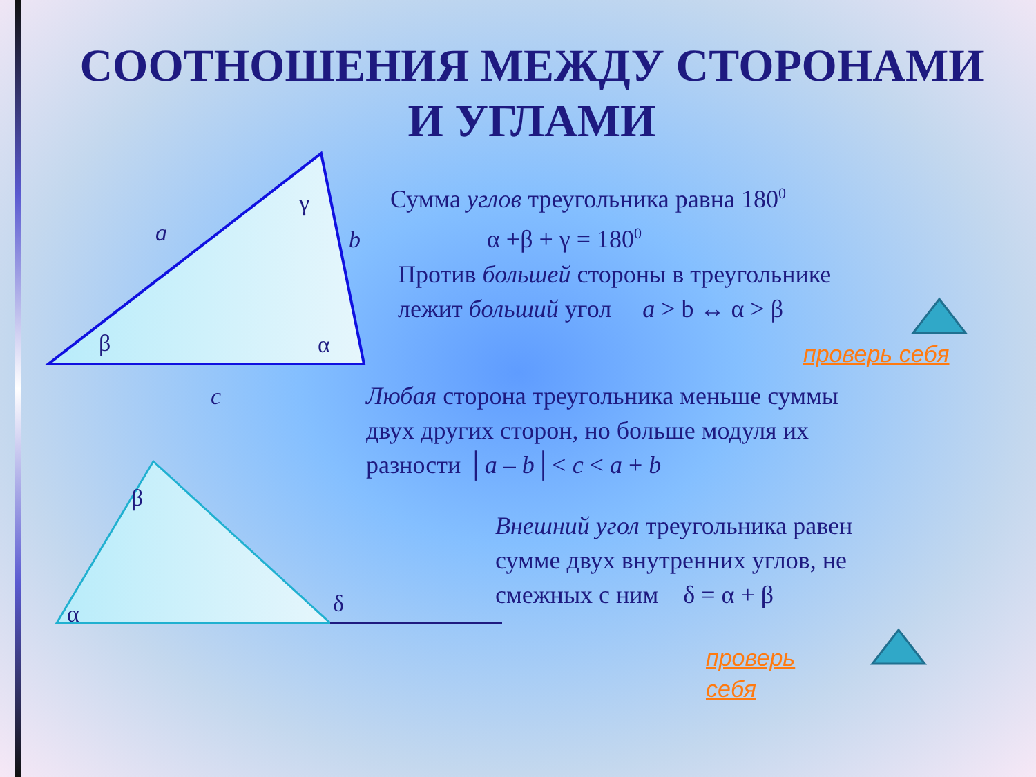СООТНОШЕНИЯ МЕЖДУ СТОРОНАМИ
И УГЛАМИ
a b
c
γ
β α
β
α δ
Сумма углов треугольника равна 180<sup>0</sup>
α +β + γ = 180<sup>0</sup>
Против большей стороны в треугольнике
лежит больший угол a > b ↔ α > β
проверь себя
Любая сторона треугольника меньше суммы
двух других сторон, но больше модуля их
разности │a – b│< c < a + b
Внешний угол треугольника равен
сумме двух внутренних углов, не
смежных с ним δ = α + β
проверь
себя